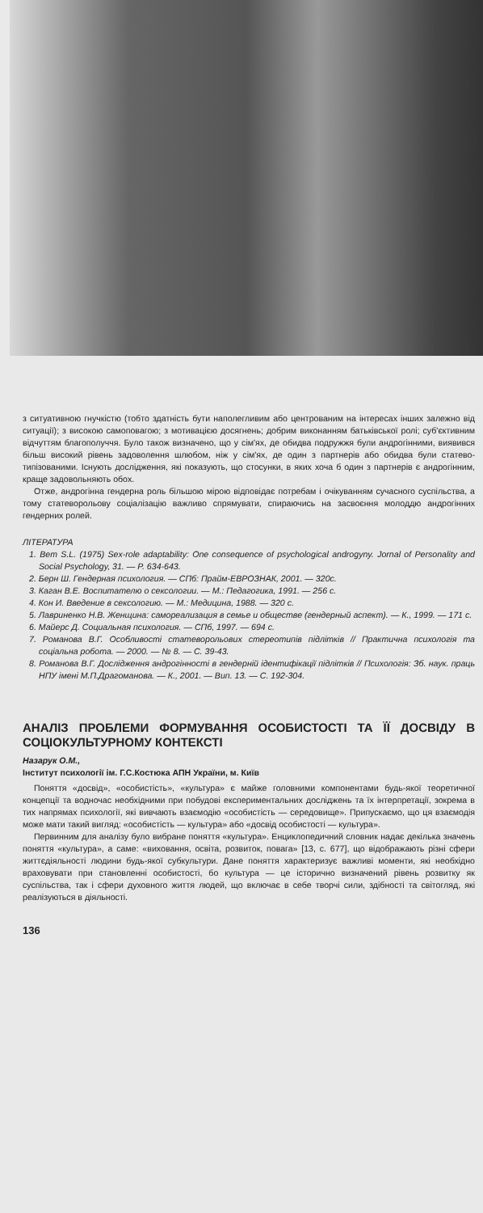з ситуативною гнучкістю (тобто здатність бути наполегливим або центрованим на інтересах інших залежно від ситуації); з високою самоповагою; з мотивацією досягнень; добрим виконанням батьківської ролі; суб'єктивним відчуттям благополуччя. Було також визначено, що у сім'ях, де обидва подружжя були андрогінними, виявився більш високий рівень задоволення шлюбом, ніж у сім'ях, де один з партнерів або обидва були статево-типізованими. Існують дослідження, які показують, що стосунки, в яких хоча б один з партнерів є андрогінним, краще задовольняють обох.
Отже, андрогінна гендерна роль більшою мірою відповідає потребам і очікуванням сучасного суспільства, а тому статеворольову соціалізацію важливо спрямувати, спираючись на засвоєння молоддю андрогінних гендерних ролей.
ЛІТЕРАТУРА
1. Bem S.L. (1975) Sex-role adaptability: One consequence of psychological androgyny. Jornal of Personality and Social Psychology, 31. — P. 634-643.
2. Берн Ш. Гендерная психология. — СПб: Прайм-ЕВРОЗНАК, 2001. — 320с.
3. Каган В.Е. Воспитателю о сексологии. — М.: Педагогика, 1991. — 256 с.
4. Кон И. Введение в сексологию. — М.: Медицина, 1988. — 320 с.
5. Лавриненко Н.В. Женщина: самореализация в семье и обществе (гендерный аспект). — К., 1999. — 171 с.
6. Майерс Д. Социальная психология. — СПб, 1997. — 694 с.
7. Романова В.Г. Особливості статеворольових стереотипів підлітків // Практична психологія та соціальна робота. — 2000. — № 8. — С. 39-43.
8. Романова В.Г. Дослідження андрогінності в гендерній ідентифікації підлітків // Психологія: Зб. наук. праць НПУ імені М.П.Драгоманова. — К., 2001. — Вип. 13. — С. 192-304.
АНАЛІЗ ПРОБЛЕМИ ФОРМУВАННЯ ОСОБИСТОСТІ ТА ЇЇ ДОСВІДУ В СОЦІОКУЛЬТУРНОМУ КОНТЕКСТІ
Назарук О.М.,
Інститут психології ім. Г.С.Костюка АПН України, м. Київ
Поняття «досвід», «особистість», «культура» є майже головними компонентами будь-якої теоретичної концепції та водночас необхідними при побудові експериментальних досліджень та їх інтерпретації, зокрема в тих напрямах психології, які вивчають взаємодію «особистість — середовище». Припускаємо, що ця взаємодія може мати такий вигляд: «особистість — культура» або «досвід особистості — культура».
Первинним для аналізу було вибране поняття «культура». Енциклопедичний словник надає декілька значень поняття «культура», а саме: «виховання, освіта, розвиток, повага» [13, с. 677], що відображають різні сфери життєдіяльності людини будь-якої субкультури. Дане поняття характеризує важливі моменти, які необхідно враховувати при становленні особистості, бо культура — це історично визначений рівень розвитку як суспільства, так і сфери духовного життя людей, що включає в себе творчі сили, здібності та світогляд, які реалізуються в діяльності.
136